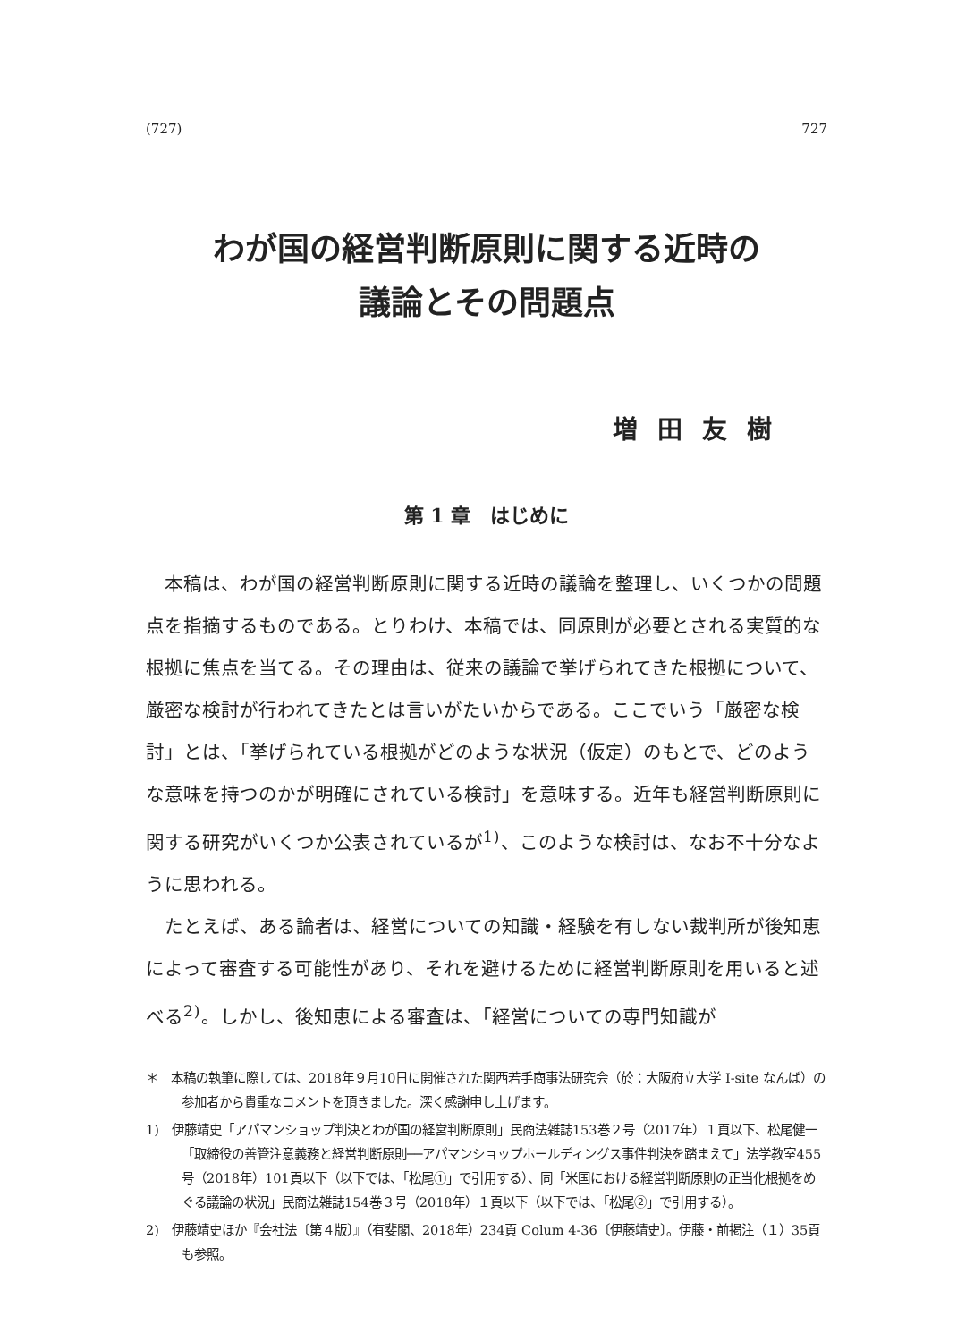(727) 727
わが国の経営判断原則に関する近時の
議論とその問題点
増田友樹
第 1 章　はじめに
本稿は、わが国の経営判断原則に関する近時の議論を整理し、いくつかの問題点を指摘するものである。とりわけ、本稿では、同原則が必要とされる実質的な根拠に焦点を当てる。その理由は、従来の議論で挙げられてきた根拠について、厳密な検討が行われてきたとは言いがたいからである。ここでいう「厳密な検討」とは、「挙げられている根拠がどのような状況（仮定）のもとで、どのような意味を持つのかが明確にされている検討」を意味する。近年も経営判断原則に関する研究がいくつか公表されているが<sup>1)</sup>、このような検討は、なお不十分なように思われる。
たとえば、ある論者は、経営についての知識・経験を有しない裁判所が後知恵によって審査する可能性があり、それを避けるために経営判断原則を用いると述べる<sup>2)</sup>。しかし、後知恵による審査は、「経営についての専門知識が
＊　本稿の執筆に際しては、2018年９月10日に開催された関西若手商事法研究会（於：大阪府立大学 I-site なんば）の参加者から貴重なコメントを頂きました。深く感謝申し上げます。
1)　伊藤靖史「アパマンショップ判決とわが国の経営判断原則」民商法雑誌153巻２号（2017年）１頁以下、松尾健一「取締役の善管注意義務と経営判断原則──アパマンショップホールディングス事件判決を踏まえて」法学教室455号（2018年）101頁以下（以下では、「松尾①」で引用する）、同「米国における経営判断原則の正当化根拠をめぐる議論の状況」民商法雑誌154巻３号（2018年）１頁以下（以下では、「松尾②」で引用する）。
2)　伊藤靖史ほか『会社法〔第４版〕』（有斐閣、2018年）234頁 Colum 4-36〔伊藤靖史〕。伊藤・前掲注（１）35頁も参照。